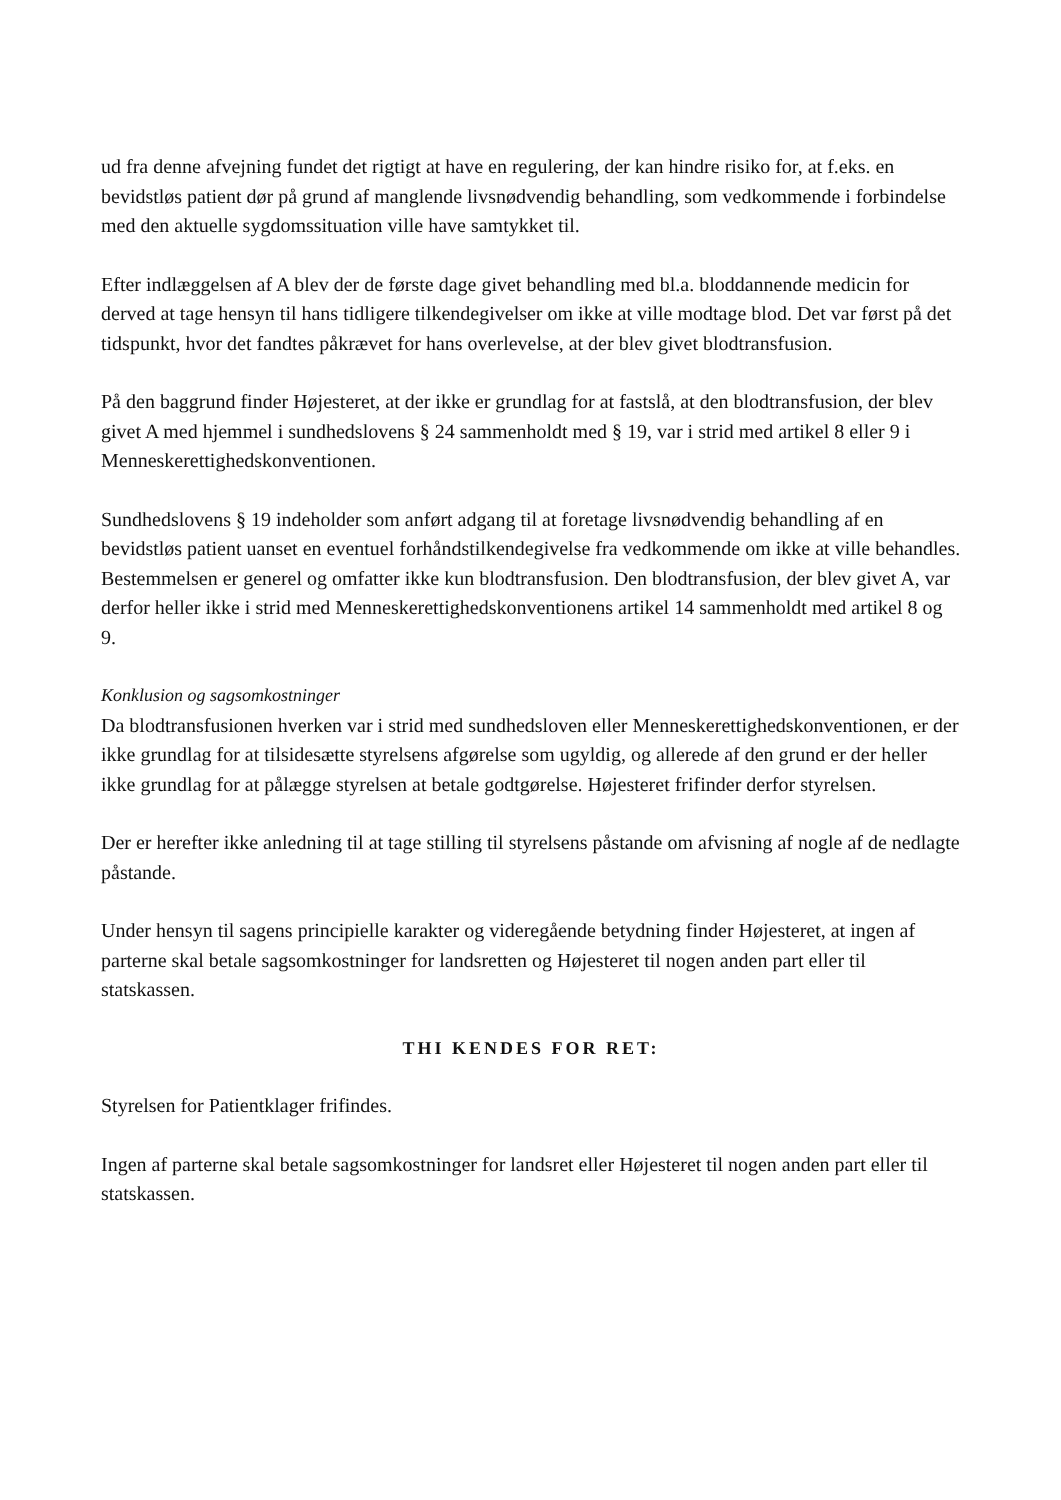ud fra denne afvejning fundet det rigtigt at have en regulering, der kan hindre risiko for, at f.eks. en bevidstløs patient dør på grund af manglende livsnødvendig behandling, som vedkommende i forbindelse med den aktuelle sygdomssituation ville have samtykket til.
Efter indlæggelsen af A blev der de første dage givet behandling med bl.a. bloddannende medicin for derved at tage hensyn til hans tidligere tilkendegivelser om ikke at ville modtage blod. Det var først på det tidspunkt, hvor det fandtes påkrævet for hans overlevelse, at der blev givet blodtransfusion.
På den baggrund finder Højesteret, at der ikke er grundlag for at fastslå, at den blodtransfusion, der blev givet A med hjemmel i sundhedslovens § 24 sammenholdt med § 19, var i strid med artikel 8 eller 9 i Menneskerettighedskonventionen.
Sundhedslovens § 19 indeholder som anført adgang til at foretage livsnødvendig behandling af en bevidstløs patient uanset en eventuel forhåndstilkendegivelse fra vedkommende om ikke at ville behandles. Bestemmelsen er generel og omfatter ikke kun blodtransfusion. Den blodtransfusion, der blev givet A, var derfor heller ikke i strid med Menneskerettighedskonventionens artikel 14 sammenholdt med artikel 8 og 9.
Konklusion og sagsomkostninger
Da blodtransfusionen hverken var i strid med sundhedsloven eller Menneskerettighedskonventionen, er der ikke grundlag for at tilsidesætte styrelsens afgørelse som ugyldig, og allerede af den grund er der heller ikke grundlag for at pålægge styrelsen at betale godtgørelse. Højesteret frifinder derfor styrelsen.
Der er herefter ikke anledning til at tage stilling til styrelsens påstande om afvisning af nogle af de nedlagte påstande.
Under hensyn til sagens principielle karakter og videregående betydning finder Højesteret, at ingen af parterne skal betale sagsomkostninger for landsretten og Højesteret til nogen anden part eller til statskassen.
THI KENDES FOR RET:
Styrelsen for Patientklager frifindes.
Ingen af parterne skal betale sagsomkostninger for landsret eller Højesteret til nogen anden part eller til statskassen.